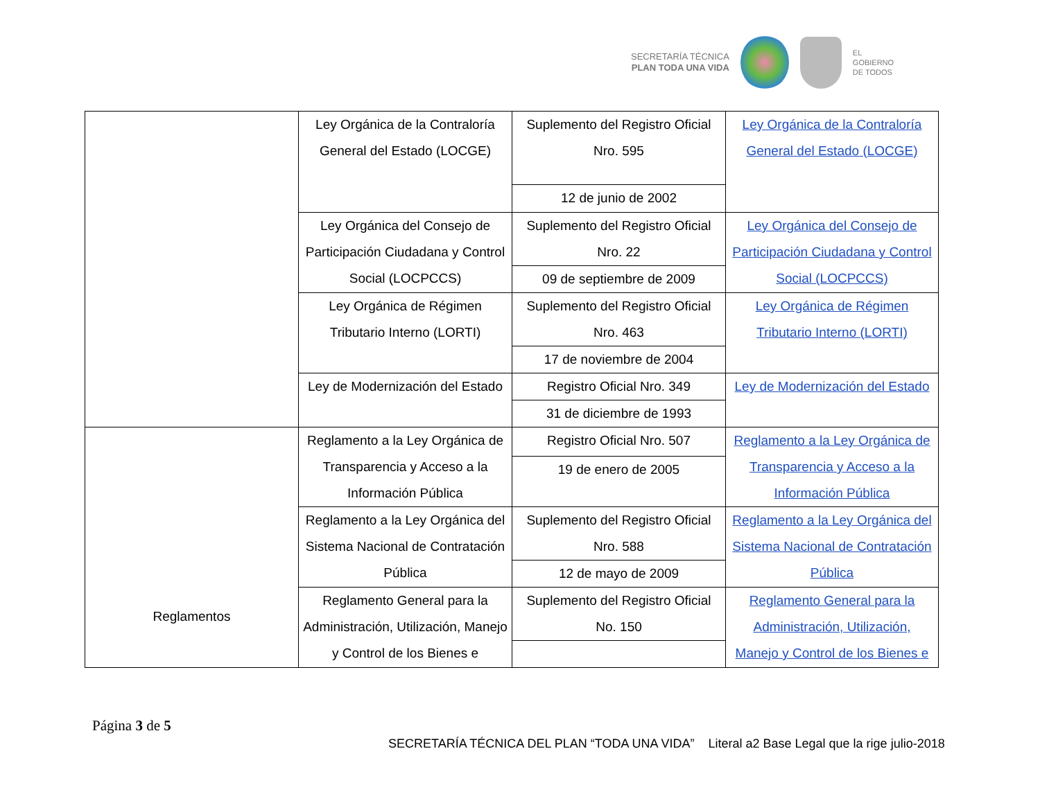SECRETARÍA TÉCNICA
PLAN TODA UNA VIDA
EL
GOBIERNO
DE TODOS
| | Ley Orgánica de la Contraloría General del Estado (LOCGE) | Suplemento del Registro Oficial Nro. 595 | Ley Orgánica de la Contraloría General del Estado (LOCGE) |
| | | 12 de junio de 2002 | |
| | Ley Orgánica del Consejo de Participación Ciudadana y Control Social (LOCPCCS) | Suplemento del Registro Oficial Nro. 22 | Ley Orgánica del Consejo de Participación Ciudadana y Control Social (LOCPCCS) |
| | | 09 de septiembre de 2009 | |
| | Ley Orgánica de Régimen Tributario Interno (LORTI) | Suplemento del Registro Oficial Nro. 463 | Ley Orgánica de Régimen Tributario Interno (LORTI) |
| | | 17 de noviembre de 2004 | |
| | Ley de Modernización del Estado | Registro Oficial Nro. 349 | Ley de Modernización del Estado |
| | | 31 de diciembre de 1993 | |
| Reglamentos | Reglamento a la Ley Orgánica de Transparencia y Acceso a la Información Pública | Registro Oficial Nro. 507 | Reglamento a la Ley Orgánica de Transparencia y Acceso a la Información Pública |
| | | 19 de enero de 2005 | |
| | Reglamento a la Ley Orgánica del Sistema Nacional de Contratación Pública | Suplemento del Registro Oficial Nro. 588 | Reglamento a la Ley Orgánica del Sistema Nacional de Contratación Pública |
| | | 12 de mayo de 2009 | |
| | Reglamento General para la Administración, Utilización, Manejo y Control de los Bienes e | Suplemento del Registro Oficial No. 150 | Reglamento General para la Administración, Utilización, Manejo y Control de los Bienes e |
Página 3 de 5
SECRETARÍA TÉCNICA DEL PLAN “TODA UNA VIDA” Literal a2 Base Legal que la rige julio-2018